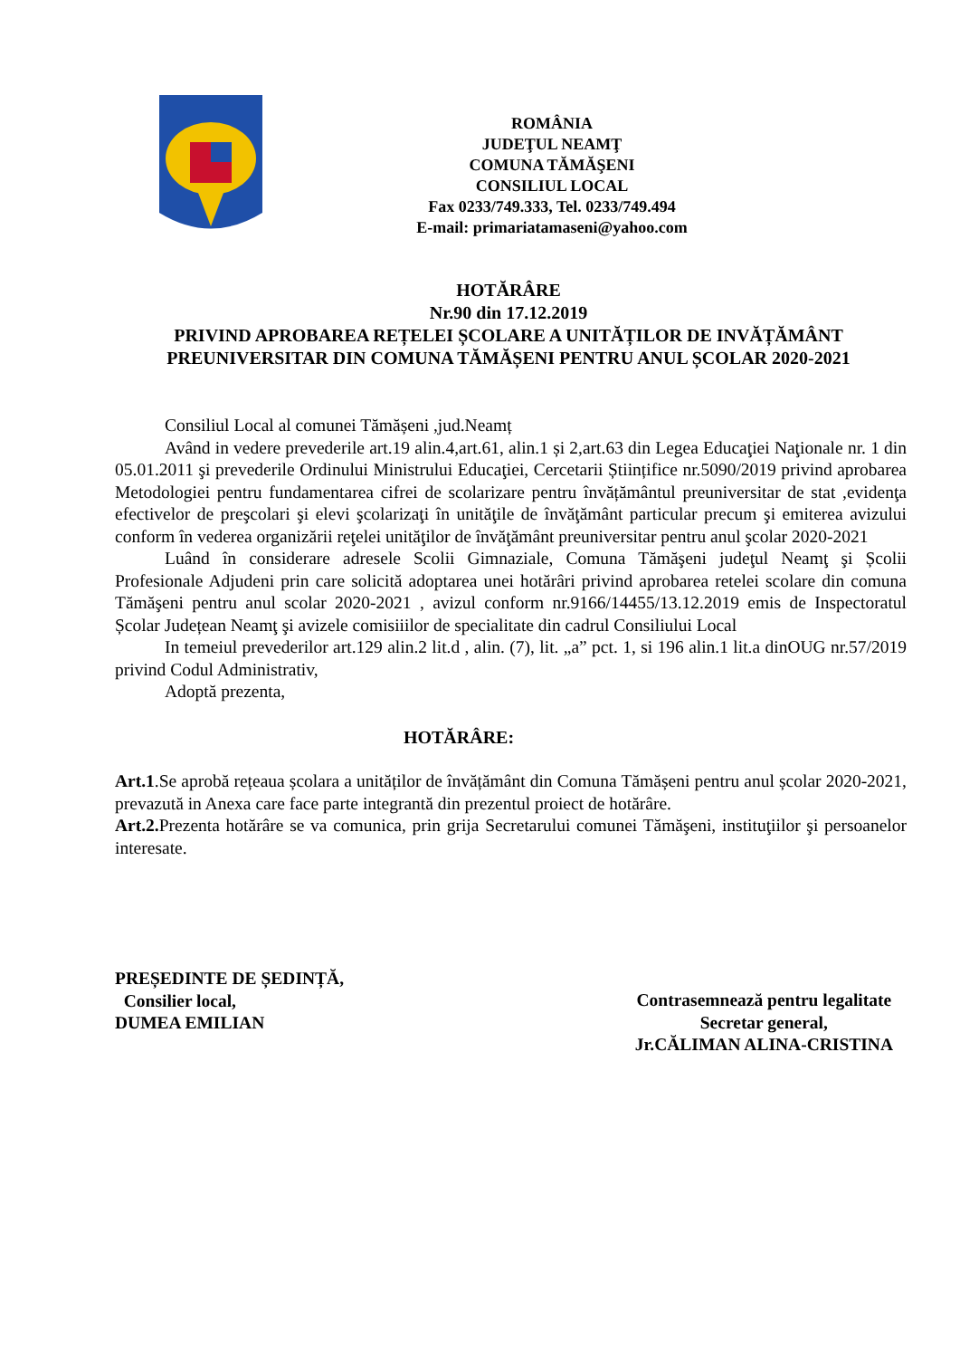ROMÂNIA
JUDEŢUL NEAMŢ
COMUNA TĂMĂŞENI
CONSILIUL LOCAL
Fax 0233/749.333, Tel. 0233/749.494
E-mail: primariatamaseni@yahoo.com
HOTĂRÂRE
Nr.90 din 17.12.2019
PRIVIND APROBAREA REȚELEI ȘCOLARE A UNITĂȚILOR DE INVĂȚĂMÂNT PREUNIVERSITAR DIN COMUNA TĂMĂȘENI PENTRU ANUL ȘCOLAR 2020-2021
Consiliul Local al comunei Tămășeni ,jud.Neamț
Având in vedere prevederile art.19 alin.4,art.61, alin.1 și 2,art.63 din Legea Educaţiei Naţionale nr. 1 din 05.01.2011 şi prevederile Ordinului Ministrului Educaţiei, Cercetarii Științifice nr.5090/2019 privind aprobarea Metodologiei pentru fundamentarea cifrei de scolarizare pentru învățământul preuniversitar de stat ,evidenţa efectivelor de preşcolari şi elevi şcolarizaţi în unităţile de învăţământ particular precum şi emiterea avizului conform în vederea organizării reţelei unităţilor de învăţământ preuniversitar pentru anul şcolar 2020-2021
Luând în considerare adresele Scolii Gimnaziale, Comuna Tămăşeni judeţul Neamţ şi Școlii Profesionale Adjudeni prin care solicită adoptarea unei hotărâri privind aprobarea retelei scolare din comuna Tămăşeni pentru anul scolar 2020-2021 , avizul conform nr.9166/14455/13.12.2019 emis de Inspectoratul Școlar Județean Neamţ şi avizele comisiiilor de specialitate din cadrul Consiliului Local
In temeiul prevederilor art.129 alin.2 lit.d , alin. (7), lit. „a” pct. 1, si 196 alin.1 lit.a dinOUG nr.57/2019 privind Codul Administrativ,
Adoptă prezenta,
HOTĂRÂRE:
Art.1.Se aprobă rețeaua școlara a unităților de învățământ din Comuna Tămășeni pentru anul școlar 2020-2021, prevazută in Anexa care face parte integrantă din prezentul proiect de hotărâre.
Art.2. Prezenta hotărâre se va comunica, prin grija Secretarului comunei Tămăşeni, instituţiilor şi persoanelor interesate.
PREȘEDINTE DE ȘEDINȚĂ,
Consilier local,
DUMEA EMILIAN
Contrasemnează pentru legalitate
Secretar general,
Jr.CĂLIMAN ALINA-CRISTINA